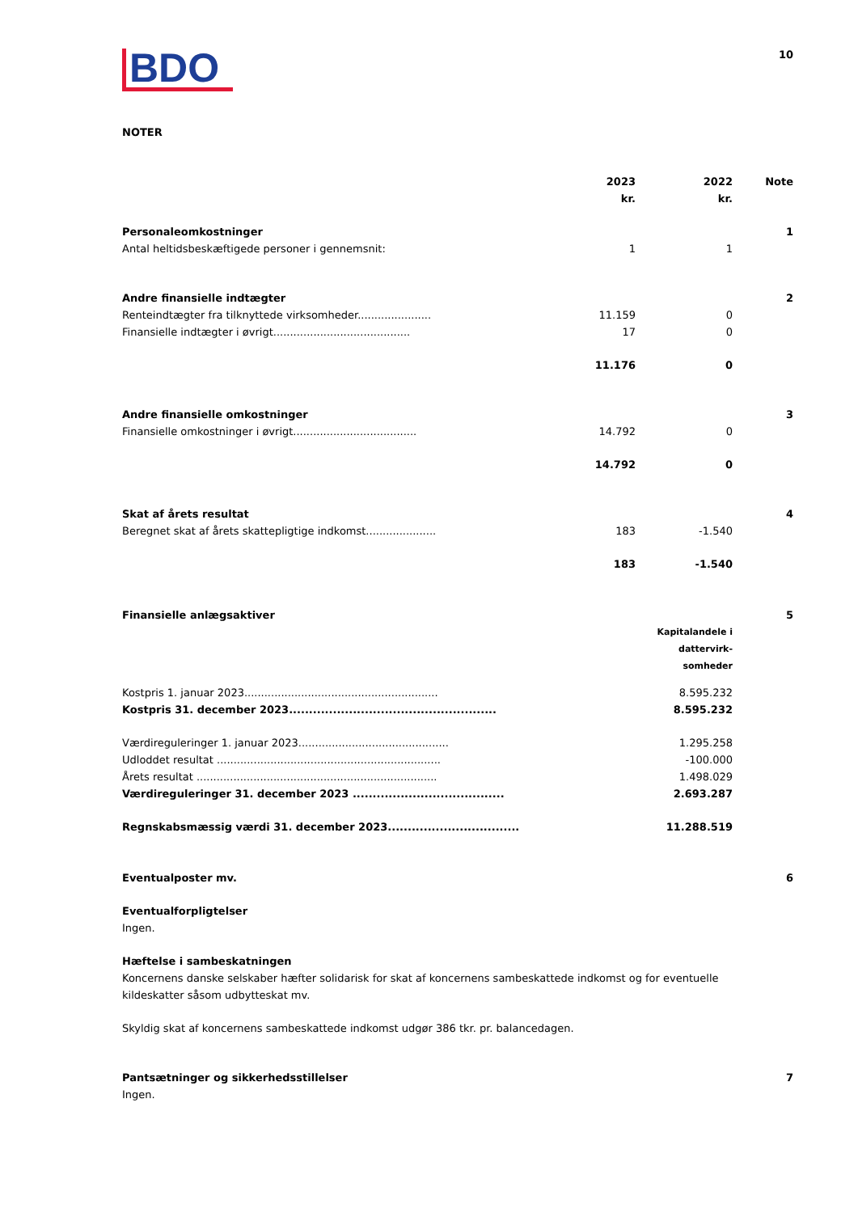BDO
10
NOTER
| | 2023 kr. | 2022 kr. | Note |
| --- | --- | --- | --- |
| Personaleomkostninger | | | 1 |
| Antal heltidsbeskæftigede personer i gennemsnit: | 1 | 1 | |
| Andre finansielle indtægter | | | 2 |
| Renteindtægter fra tilknyttede virksomheder...................... | 11.159 | 0 | |
| Finansielle indtægter i øvrigt......................................... | 17 | 0 | |
| | 11.176 | 0 | |
| Andre finansielle omkostninger | | | 3 |
| Finansielle omkostninger i øvrigt..................................... | 14.792 | 0 | |
| | 14.792 | 0 | |
| Skat af årets resultat | | | 4 |
| Beregnet skat af årets skattepligtige indkomst..................... | 183 | -1.540 | |
| | 183 | -1.540 | |
| Finansielle anlægsaktiver | | 5 |
| | Kapitalandele i dattervirk- somheder | |
| Kostpris 1. januar 2023.......................................................... | 8.595.232 | |
| Kostpris 31. december 2023.................................................... | 8.595.232 | |
| Værdireguleringer 1. januar 2023............................................. | 1.295.258 | |
| Udloddet resultat ................................................................... | -100.000 | |
| Årets resultat ........................................................................ | 1.498.029 | |
| Værdireguleringer 31. december 2023 ...................................... | 2.693.287 | |
| Regnskabsmæssig værdi 31. december 2023................................. | 11.288.519 | |
Eventualposter mv. 6
Eventualforpligtelser
Ingen.
Hæftelse i sambeskatningen
Koncernens danske selskaber hæfter solidarisk for skat af koncernens sambeskattede indkomst og for eventuelle kildeskatter såsom udbytteskat mv.
Skyldig skat af koncernens sambeskattede indkomst udgør 386 tkr. pr. balancedagen.
Pantsætninger og sikkerhedsstillelser
7
Ingen.